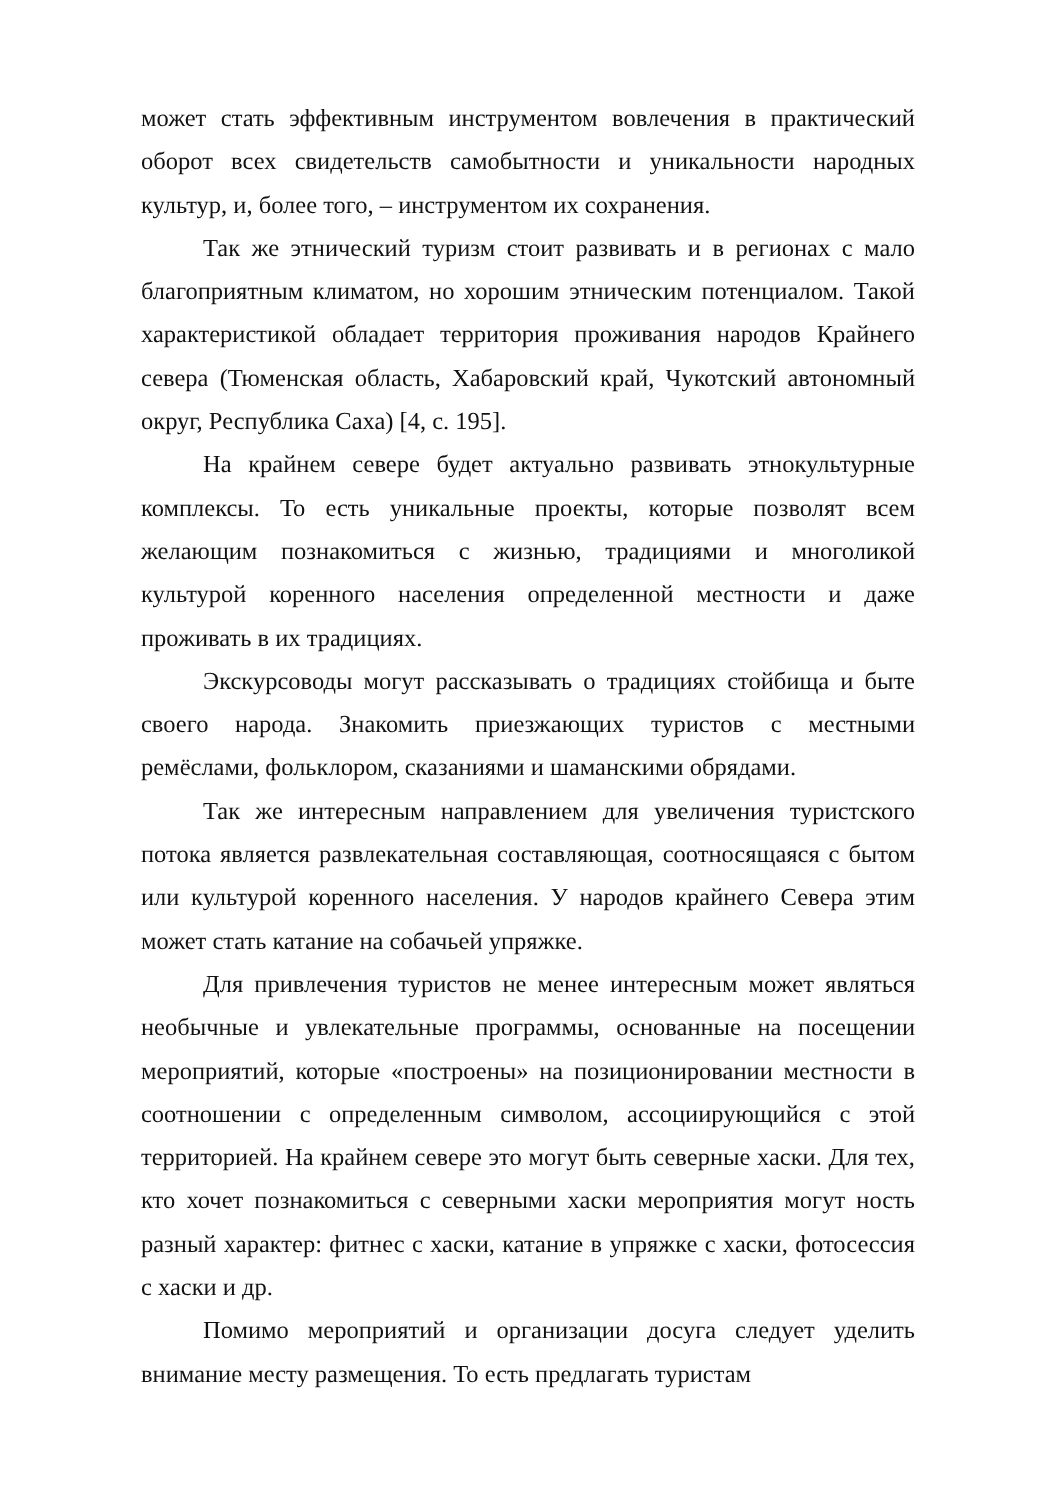может стать эффективным инструментом вовлечения в практический оборот всех свидетельств самобытности и уникальности народных культур, и, более того, – инструментом их сохранения.
Так же этнический туризм стоит развивать и в регионах с мало благоприятным климатом, но хорошим этническим потенциалом. Такой характеристикой обладает территория проживания народов Крайнего севера (Тюменская область, Хабаровский край, Чукотский автономный округ, Республика Саха) [4, с. 195].
На крайнем севере будет актуально развивать этнокультурные комплексы. То есть уникальные проекты, которые позволят всем желающим познакомиться с жизнью, традициями и многоликой культурой коренного населения определенной местности и даже проживать в их традициях.
Экскурсоводы могут рассказывать о традициях стойбища и быте своего народа. Знакомить приезжающих туристов с местными ремёслами, фольклором, сказаниями и шаманскими обрядами.
Так же интересным направлением для увеличения туристского потока является развлекательная составляющая, соотносящаяся с бытом или культурой коренного населения. У народов крайнего Севера этим может стать катание на собачьей упряжке.
Для привлечения туристов не менее интересным может являться необычные и увлекательные программы, основанные на посещении мероприятий, которые «построены» на позиционировании местности в соотношении с определенным символом, ассоциирующийся с этой территорией. На крайнем севере это могут быть северные хаски. Для тех, кто хочет познакомиться с северными хаски мероприятия могут ность разный характер: фитнес с хаски, катание в упряжке с хаски, фотосессия с хаски и др.
Помимо мероприятий и организации досуга следует уделить внимание месту размещения. То есть предлагать туристам